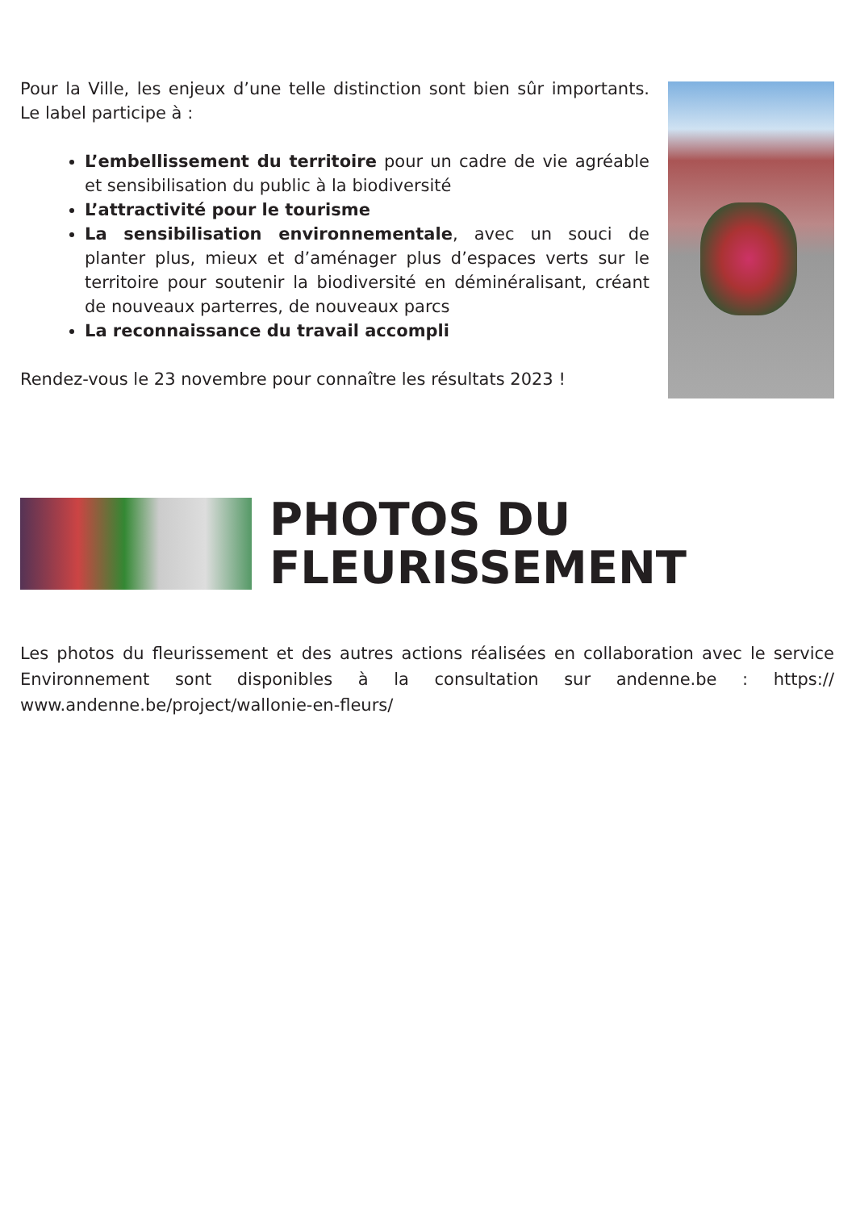Pour la Ville, les enjeux d’une telle distinction sont bien sûr importants. Le label participe à :
L’embellissement du territoire pour un cadre de vie agréable et sensibilisation du public à la biodiversité
L’attractivité pour le tourisme
La sensibilisation environnementale, avec un souci de planter plus, mieux et d’aménager plus d’espaces verts sur le territoire pour soutenir la biodiversité en déminéralisant, créant de nouveaux parterres, de nouveaux parcs
La reconnaissance du travail accompli
Rendez-vous le 23 novembre pour connaître les résultats 2023 !
PHOTOS DU
FLEURISSEMENT
Les photos du fleurissement et des autres actions réalisées en collaboration avec le service Environnement sont disponibles à la consultation sur andenne.be : https:// www.andenne.be/project/wallonie-en-fleurs/